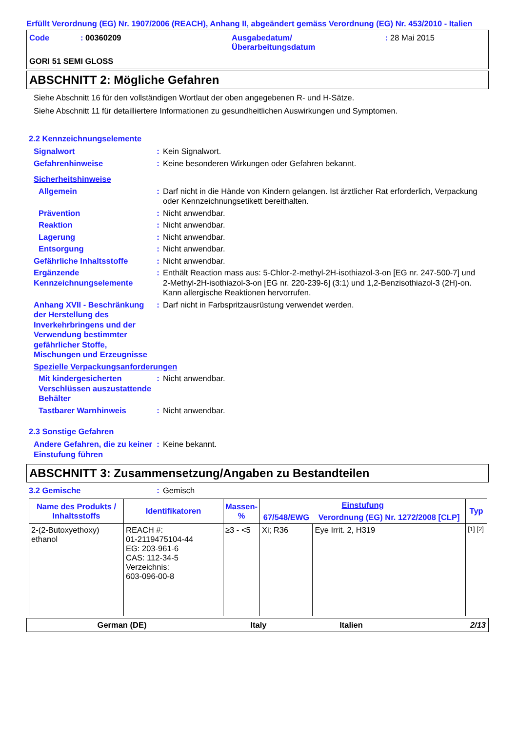Erfüllt Verordnung (EG) Nr. 1907/2006 (REACH), Anhang II, abgeändert gemäss Verordnung (EG) Nr. 453/2010 - Italien
| Code | : 00360209 | Ausgabedatum/ Überarbeitungsdatum | : 28 Mai 2015 |
GORI 51 SEMI GLOSS
ABSCHNITT 2: Mögliche Gefahren
Siehe Abschnitt 16 für den vollständigen Wortlaut der oben angegebenen R- und H-Sätze.
Siehe Abschnitt 11 für detailliertere Informationen zu gesundheitlichen Auswirkungen und Symptomen.
2.2 Kennzeichnungselemente
Signalwort : Kein Signalwort.
Gefahrenhinweise : Keine besonderen Wirkungen oder Gefahren bekannt.
Sicherheitshinweise
Allgemein : Darf nicht in die Hände von Kindern gelangen. Ist ärztlicher Rat erforderlich, Verpackung oder Kennzeichnungsetikett bereithalten.
Prävention : Nicht anwendbar.
Reaktion : Nicht anwendbar.
Lagerung : Nicht anwendbar.
Entsorgung : Nicht anwendbar.
Gefährliche Inhaltsstoffe
: Nicht anwendbar.
Ergänzende Kennzeichnungselemente
: Enthält Reaction mass aus: 5-Chlor-2-methyl-2H-isothiazol-3-on [EG nr. 247-500-7] und 2-Methyl-2H-isothiazol-3-on [EG nr. 220-239-6] (3:1) und 1,2-Benzisothiazol-3 (2H)-on. Kann allergische Reaktionen hervorrufen.
Anhang XVII - Beschränkung der Herstellung des Inverkehrbringens und der Verwendung bestimmter gefährlicher Stoffe, Mischungen und Erzeugnisse
: Darf nicht in Farbspritzausrüstung verwendet werden.
Spezielle Verpackungsanforderungen
Mit kindergesicherten Verschlüssen auszustattende Behälter
: Nicht anwendbar.
Tastbarer Warnhinweis : Nicht anwendbar.
2.3 Sonstige Gefahren
Andere Gefahren, die zu keiner Einstufung führen
: Keine bekannt.
ABSCHNITT 3: Zusammensetzung/Angaben zu Bestandteilen
3.2 Gemische : Gemisch
| Name des Produkts / Inhaltsstoffs | Identifikatoren | Massen- % | Einstufung | | Typ |
| --- | --- | --- | --- | --- | --- |
| | | | 67/548/EWG | Verordnung (EG) Nr. 1272/2008 [CLP] | |
| 2-(2-Butoxyethoxy) ethanol | REACH #: 01-2119475104-44 EG: 203-961-6 CAS: 112-34-5 Verzeichnis: 603-096-00-8 | ≥3 - <5 | Xi; R36 | Eye Irrit. 2, H319 | [1] [2] |
German (DE) Italy Italien 2/13